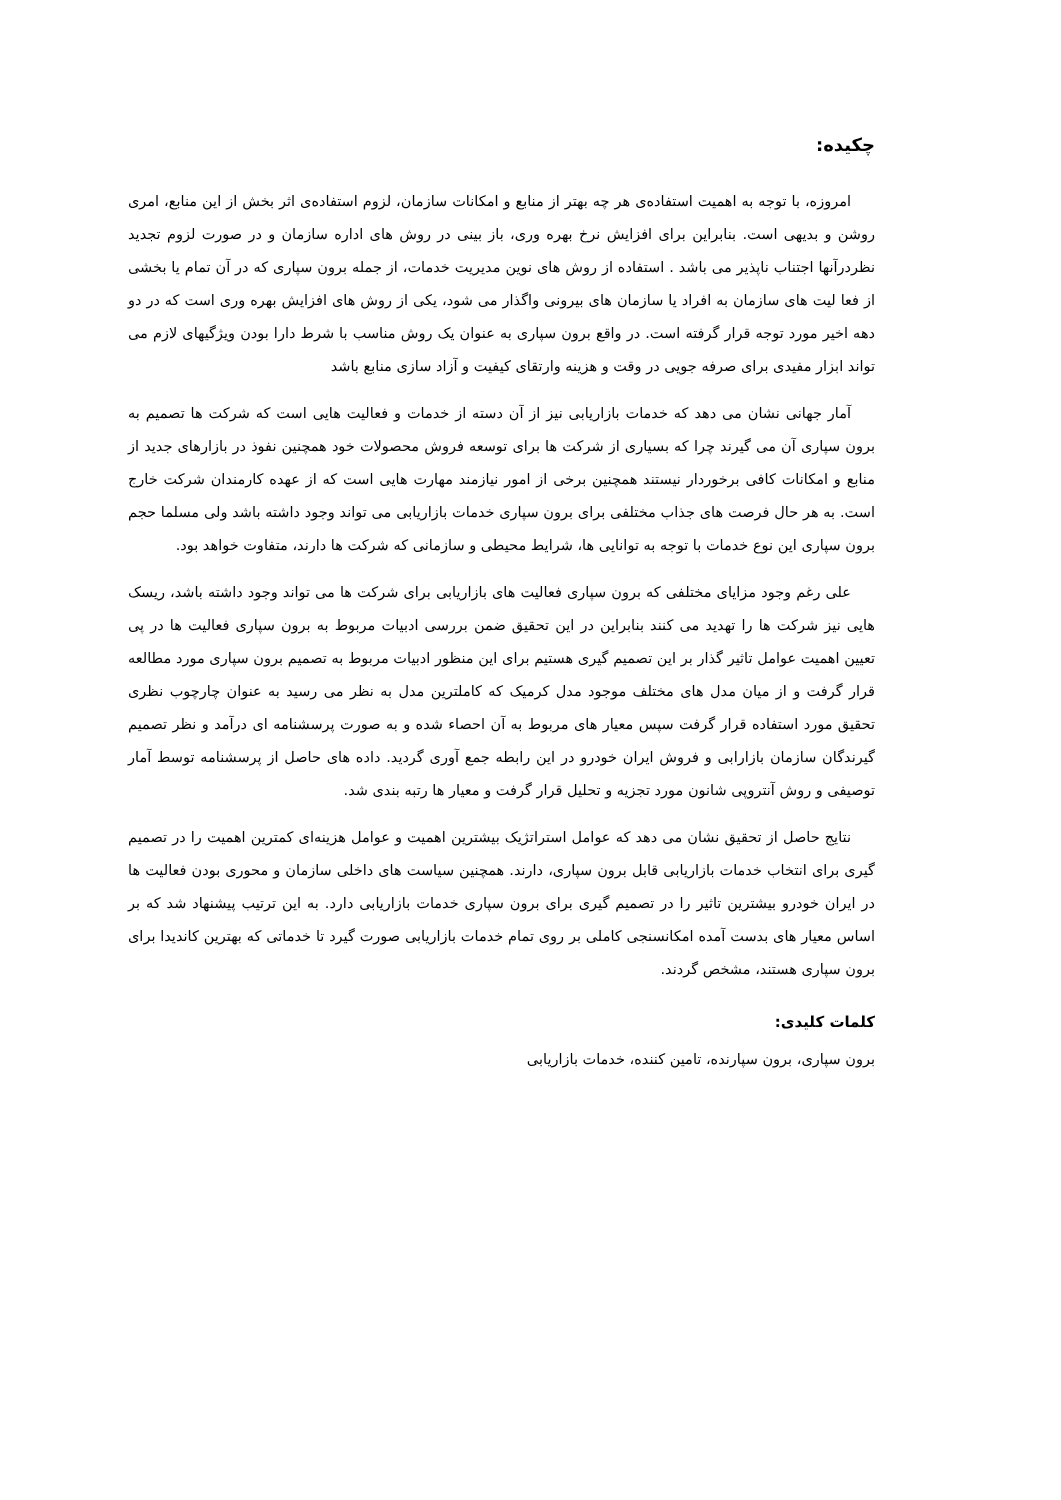چکیده:
امروزه، با توجه به اهمیت استفاده‌ی هر چه بهتر از منابع و امکانات سازمان، لزوم استفاده‌ی اثر بخش از این منابع، امری روشن و بدیهی است. بنابراین برای افزایش نرخ بهره وری، باز بینی در روش های اداره سازمان و در صورت لزوم تجدید نظردرآنها اجتناب ناپذیر می باشد . استفاده از روش های نوین مدیریت خدمات، از جمله برون سپاری که در آن تمام یا بخشی از فعا لیت های سازمان به افراد یا سازمان های بیرونی واگذار می شود، یکی از روش های افزایش بهره وری است که در دو دهه اخیر مورد توجه قرار گرفته است. در واقع برون سپاری به عنوان یک روش مناسب با شرط دارا بودن ویژگیهای لازم می تواند ابزار مفیدی برای صرفه جویی در وقت و هزینه وارتقای کیفیت و آزاد سازی منابع باشد
آمار جهانی نشان می دهد که خدمات بازاریابی نیز از آن دسته از خدمات و فعالیت هایی است که شرکت ها تصمیم به برون سپاری آن می گیرند چرا که بسیاری از شرکت ها برای توسعه فروش محصولات خود همچنین نفوذ در بازارهای جدید از منابع و امکانات کافی برخوردار نیستند همچنین برخی از امور نیازمند مهارت هایی است که از عهده کارمندان شرکت خارج است. به هر حال فرصت های جذاب مختلفی برای برون سپاری خدمات بازاریابی می تواند وجود داشته باشد ولی مسلما حجم برون سپاری این نوع خدمات با توجه به توانایی ها، شرایط محیطی و سازمانی که شرکت ها دارند، متفاوت خواهد بود.
علی رغم وجود مزایای مختلفی که برون سپاری فعالیت های بازاریابی برای شرکت ها می تواند وجود داشته باشد، ریسک هایی نیز شرکت ها را تهدید می کنند بنابراین در این تحقیق ضمن بررسی ادبیات مربوط به برون سپاری فعالیت ها در پی تعیین اهمیت عوامل تاثیر گذار بر این تصمیم گیری هستیم برای این منظور ادبیات مربوط به تصمیم برون سپاری مورد مطالعه قرار گرفت و از میان مدل های مختلف موجود مدل کرمیک که کاملترین مدل به نظر می رسید به عنوان چارچوب نظری تحقیق مورد استفاده قرار گرفت سپس معیار های مربوط به آن احصاء شده و به صورت پرسشنامه ای درآمد و نظر تصمیم گیرندگان سازمان بازارابی و فروش ایران خودرو در این رابطه جمع آوری گردید. داده های حاصل از پرسشنامه توسط آمار توصیفی و روش آنتروپی شانون مورد تجزیه و تحلیل قرار گرفت و معیار ها رتبه بندی شد.
نتایج حاصل از تحقیق نشان می دهد که عوامل استراتژیک بیشترین اهمیت و عوامل هزینه‌ای کمترین اهمیت را در تصمیم گیری برای انتخاب خدمات بازاریابی قابل برون سپاری، دارند. همچنین سیاست های داخلی سازمان و محوری بودن فعالیت ها در ایران خودرو بیشترین تاثیر را در تصمیم گیری برای برون سپاری خدمات بازاریابی دارد. به این ترتیب پیشنهاد شد که بر اساس معیار های بدست آمده امکانسنجی کاملی بر روی تمام خدمات بازاریابی صورت گیرد تا خدماتی که بهترین کاندیدا برای برون سپاری هستند، مشخص گردند.
کلمات کلیدی:
برون سپاری، برون سپارنده، تامین کننده، خدمات بازاریابی